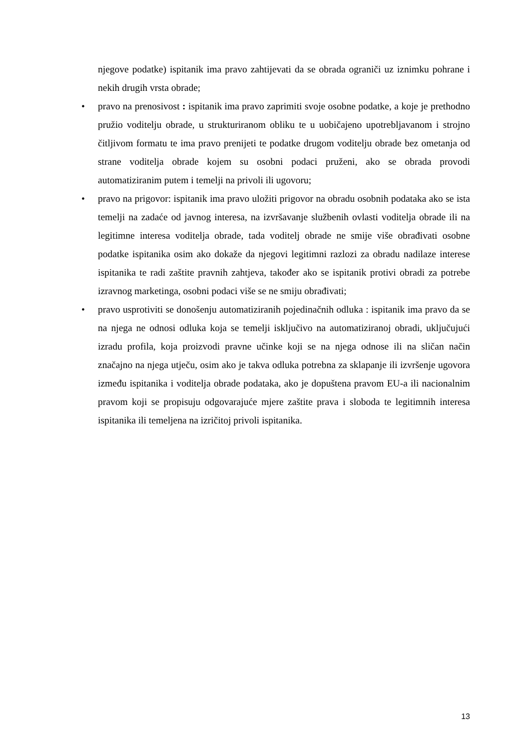njegove podatke) ispitanik ima pravo zahtijevati da se obrada ograniči uz iznimku pohrane i nekih drugih vrsta obrade;
• pravo na prenosivost : ispitanik ima pravo zaprimiti svoje osobne podatke, a koje je prethodno pružio voditelju obrade, u strukturiranom obliku te u uobičajeno upotrebljavanom i strojno čitljivom formatu te ima pravo prenijeti te podatke drugom voditelju obrade bez ometanja od strane voditelja obrade kojem su osobni podaci pruženi, ako se obrada provodi automatiziranim putem i temelji na privoli ili ugovoru;
• pravo na prigovor: ispitanik ima pravo uložiti prigovor na obradu osobnih podataka ako se ista temelji na zadaće od javnog interesa, na izvršavanje službenih ovlasti voditelja obrade ili na legitimne interesa voditelja obrade, tada voditelj obrade ne smije više obrađivati osobne podatke ispitanika osim ako dokaže da njegovi legitimni razlozi za obradu nadilaze interese ispitanika te radi zaštite pravnih zahtjeva, također ako se ispitanik protivi obradi za potrebe izravnog marketinga, osobni podaci više se ne smiju obrađivati;
• pravo usprotiviti se donošenju automatiziranih pojedinačnih odluka : ispitanik ima pravo da se na njega ne odnosi odluka koja se temelji isključivo na automatiziranoj obradi, uključujući izradu profila, koja proizvodi pravne učinke koji se na njega odnose ili na sličan način značajno na njega utječu, osim ako je takva odluka potrebna za sklapanje ili izvršenje ugovora između ispitanika i voditelja obrade podataka, ako je dopuštena pravom EU-a ili nacionalnim pravom koji se propisuju odgovarajuće mjere zaštite prava i sloboda te legitimnih interesa ispitanika ili temeljena na izričitoj privoli ispitanika.
13